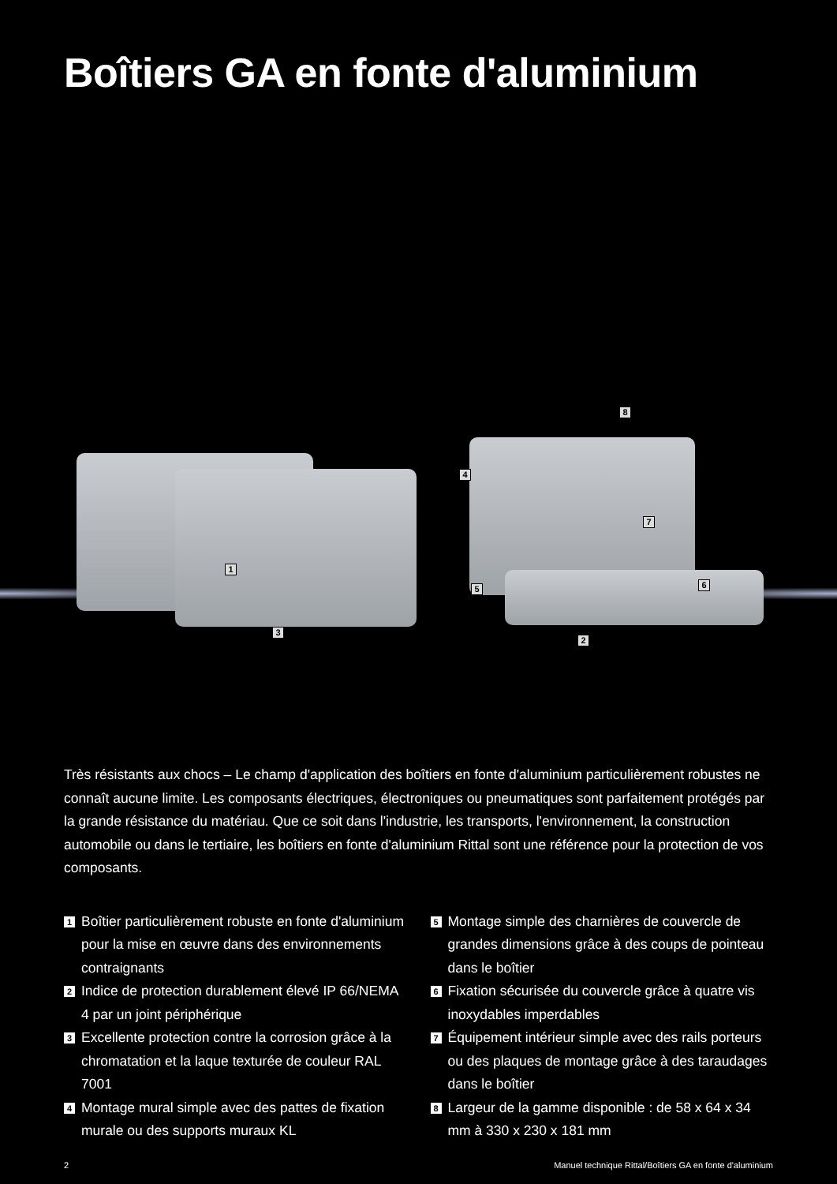Boîtiers GA en fonte d'aluminium
8
4
7
1
5 6
2
3
Très résistants aux chocs – Le champ d'application des boîtiers en fonte d'aluminium particulièrement robustes ne connaît aucune limite. Les composants électriques, électroniques ou pneumatiques sont parfaitement protégés par la grande résistance du matériau. Que ce soit dans l'industrie, les transports, l'environnement, la construction automobile ou dans le tertiaire, les boîtiers en fonte d'aluminium Rittal sont une référence pour la protection de vos composants.
1 Boîtier particulièrement robuste en fonte d'aluminium pour la mise en œuvre dans des environnements contraignants
2 Indice de protection durablement élevé IP 66/NEMA 4 par un joint périphérique
3 Excellente protection contre la corrosion grâce à la chromatation et la laque texturée de couleur RAL 7001
4 Montage mural simple avec des pattes de fixation murale ou des supports muraux KL
5 Montage simple des charnières de couvercle de grandes dimensions grâce à des coups de pointeau dans le boîtier
6 Fixation sécurisée du couvercle grâce à quatre vis inoxydables imperdables
7 Équipement intérieur simple avec des rails porteurs ou des plaques de montage grâce à des taraudages dans le boîtier
8 Largeur de la gamme disponible : de 58 x 64 x 34 mm à 330 x 230 x 181 mm
2 Manuel technique Rittal/Boîtiers GA en fonte d'aluminium